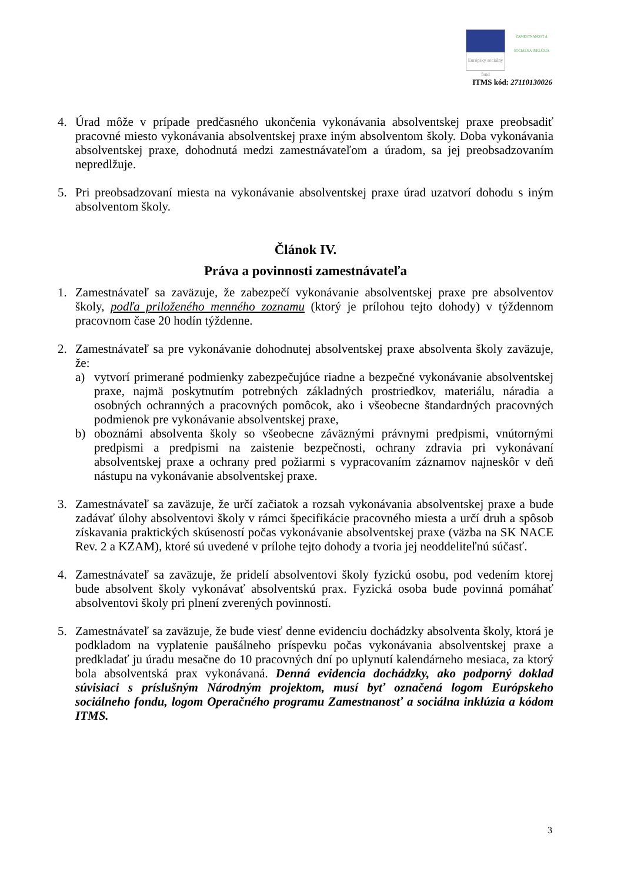Európsky sociálny fond
ZAMESTNANOSŤ A SOCIÁLNA INKLÚZIA
ITMS kód: 27110130026
4. Úrad môže v prípade predčasného ukončenia vykonávania absolventskej praxe preobsadiť pracovné miesto vykonávania absolventskej praxe iným absolventom školy. Doba vykonávania absolventskej praxe, dohodnutá medzi zamestnávateľom a úradom, sa jej preobsadzovaním nepredlžuje.
5. Pri preobsadzovaní miesta na vykonávanie absolventskej praxe úrad uzatvorí dohodu s iným absolventom školy.
Článok IV.
Práva a povinnosti zamestnávateľa
1. Zamestnávateľ sa zaväzuje, že zabezpečí vykonávanie absolventskej praxe pre absolventov školy, podľa priloženého menného zoznamu (ktorý je prílohou tejto dohody) v týždennom pracovnom čase 20 hodín týždenne.
2. Zamestnávateľ sa pre vykonávanie dohodnutej absolventskej praxe absolventa školy zaväzuje, že:
a) vytvorí primerané podmienky zabezpečujúce riadne a bezpečné vykonávanie absolventskej praxe, najmä poskytnutím potrebných základných prostriedkov, materiálu, náradia a osobných ochranných a pracovných pomôcok, ako i všeobecne štandardných pracovných podmienok pre vykonávanie absolventskej praxe,
b) oboznámi absolventa školy so všeobecne záväznými právnymi predpismi, vnútornými predpismi a predpismi na zaistenie bezpečnosti, ochrany zdravia pri vykonávaní absolventskej praxe a ochrany pred požiarmi s vypracovaním záznamov najneskôr v deň nástupu na vykonávanie absolventskej praxe.
3. Zamestnávateľ sa zaväzuje, že určí začiatok a rozsah vykonávania absolventskej praxe a bude zadávať úlohy absolventovi školy v rámci špecifikácie pracovného miesta a určí druh a spôsob získavania praktických skúseností počas vykonávanie absolventskej praxe (väzba na SK NACE Rev. 2 a KZAM), ktoré sú uvedené v prílohe tejto dohody a tvoria jej neoddeliteľnú súčasť.
4. Zamestnávateľ sa zaväzuje, že pridelí absolventovi školy fyzickú osobu, pod vedením ktorej bude absolvent školy vykonávať absolventskú prax. Fyzická osoba bude povinná pomáhať absolventovi školy pri plnení zverených povinností.
5. Zamestnávateľ sa zaväzuje, že bude viesť denne evidenciu dochádzky absolventa školy, ktorá je podkladom na vyplatenie paušálneho príspevku počas vykonávania absolventskej praxe a predkladať ju úradu mesačne do 10 pracovných dní po uplynutí kalendárneho mesiaca, za ktorý bola absolventská prax vykonávaná. Denná evidencia dochádzky, ako podporný doklad súvisiaci s príslušným Národným projektom, musí byť označená logom Európskeho sociálneho fondu, logom Operačného programu Zamestnanosť a sociálna inklúzia a kódom ITMS.
3